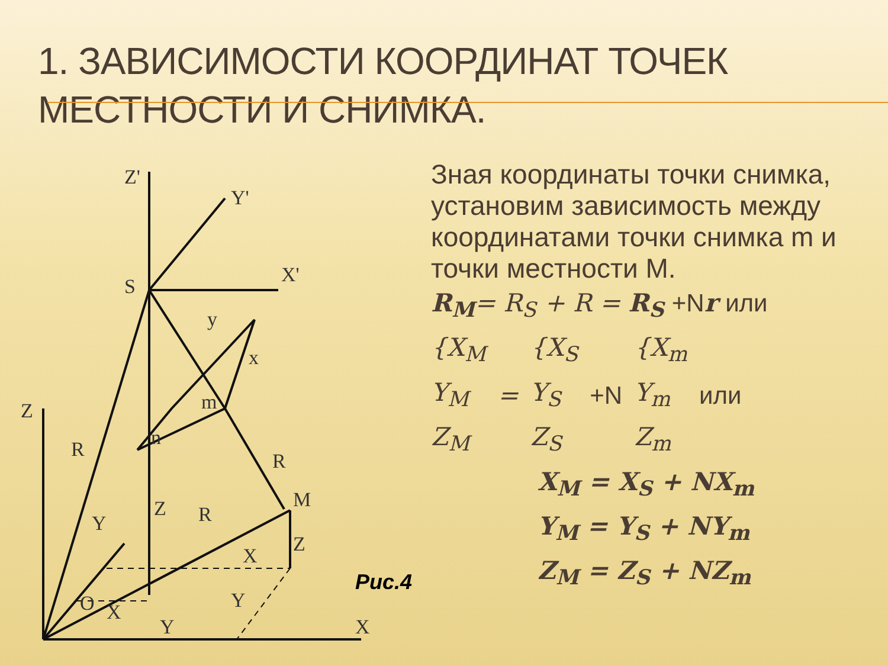1. ЗАВИСИМОСТИ КООРДИНАТ ТОЧЕК МЕСТНОСТИ И СНИМКА.
Z'
Y'
X'
S
Z
R
R
M
Z
R
Z
X
Y
O
X
Y
Y
X
m
n
x
y
Рис.4
Зная координаты точки снимка, установим зависимость между координатами точки снимка m и точки местности M.
R<sub>M</sub>= R<sub>S</sub> + R = R<sub>S</sub> +N r или
{X<sub>M</sub>
Y<sub>M</sub>
Z<sub>M</sub>
=
{X<sub>S</sub>
Y<sub>S</sub>
Z<sub>S</sub>
+N
{X<sub>m</sub>
Y<sub>m</sub>
Z<sub>m</sub>
или
X<sub>M</sub> = X<sub>S</sub> + NX<sub>m</sub>
Y<sub>M</sub> = Y<sub>S</sub> + NY<sub>m</sub>
Z<sub>M</sub> = Z<sub>S</sub> + NZ<sub>m</sub>